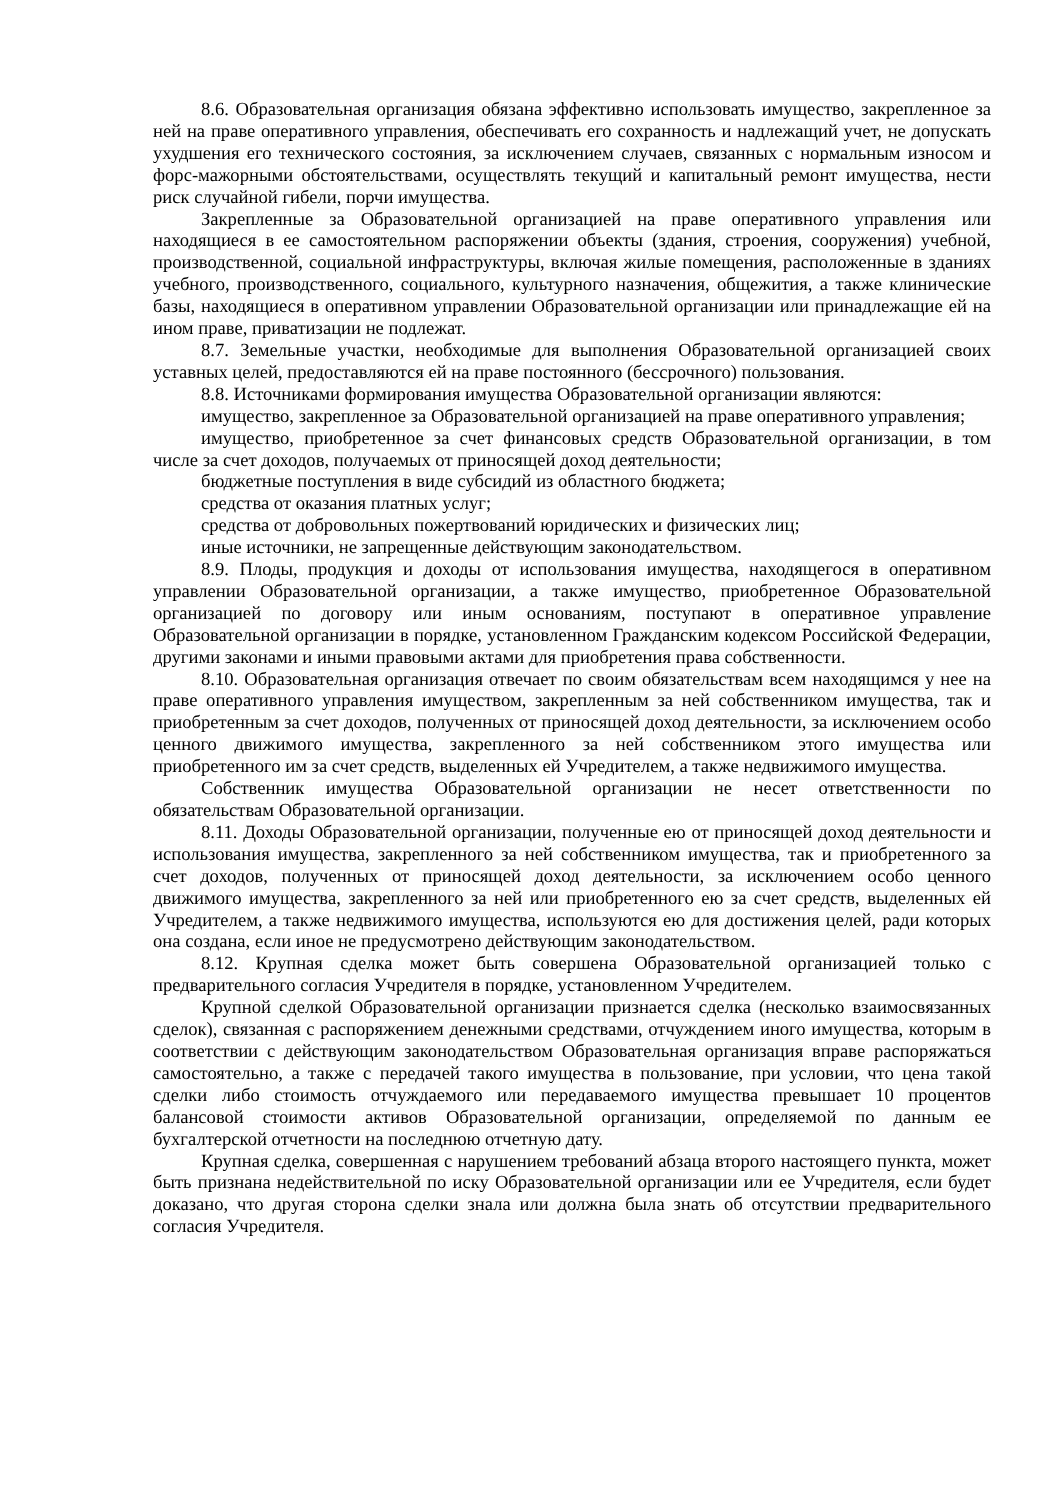8.6. Образовательная организация обязана эффективно использовать имущество, закрепленное за ней на праве оперативного управления, обеспечивать его сохранность и надлежащий учет, не допускать ухудшения его технического состояния, за исключением случаев, связанных с нормальным износом и форс-мажорными обстоятельствами, осуществлять текущий и капитальный ремонт имущества, нести риск случайной гибели, порчи имущества.
Закрепленные за Образовательной организацией на праве оперативного управления или находящиеся в ее самостоятельном распоряжении объекты (здания, строения, сооружения) учебной, производственной, социальной инфраструктуры, включая жилые помещения, расположенные в зданиях учебного, производственного, социального, культурного назначения, общежития, а также клинические базы, находящиеся в оперативном управлении Образовательной организации или принадлежащие ей на ином праве, приватизации не подлежат.
8.7. Земельные участки, необходимые для выполнения Образовательной организацией своих уставных целей, предоставляются ей на праве постоянного (бессрочного) пользования.
8.8. Источниками формирования имущества Образовательной организации являются:
имущество, закрепленное за Образовательной организацией на праве оперативного управления;
имущество, приобретенное за счет финансовых средств Образовательной организации, в том числе за счет доходов, получаемых от приносящей доход деятельности;
бюджетные поступления в виде субсидий из областного бюджета;
средства от оказания платных услуг;
средства от добровольных пожертвований юридических и физических лиц;
иные источники, не запрещенные действующим законодательством.
8.9. Плоды, продукция и доходы от использования имущества, находящегося в оперативном управлении Образовательной организации, а также имущество, приобретенное Образовательной организацией по договору или иным основаниям, поступают в оперативное управление Образовательной организации в порядке, установленном Гражданским кодексом Российской Федерации, другими законами и иными правовыми актами для приобретения права собственности.
8.10. Образовательная организация отвечает по своим обязательствам всем находящимся у нее на праве оперативного управления имуществом, закрепленным за ней собственником имущества, так и приобретенным за счет доходов, полученных от приносящей доход деятельности, за исключением особо ценного движимого имущества, закрепленного за ней собственником этого имущества или приобретенного им за счет средств, выделенных ей Учредителем, а также недвижимого имущества.
Собственник имущества Образовательной организации не несет ответственности по обязательствам Образовательной организации.
8.11. Доходы Образовательной организации, полученные ею от приносящей доход деятельности и использования имущества, закрепленного за ней собственником имущества, так и приобретенного за счет доходов, полученных от приносящей доход деятельности, за исключением особо ценного движимого имущества, закрепленного за ней или приобретенного ею за счет средств, выделенных ей Учредителем, а также недвижимого имущества, используются ею для достижения целей, ради которых она создана, если иное не предусмотрено действующим законодательством.
8.12. Крупная сделка может быть совершена Образовательной организацией только с предварительного согласия Учредителя в порядке, установленном Учредителем.
Крупной сделкой Образовательной организации признается сделка (несколько взаимосвязанных сделок), связанная с распоряжением денежными средствами, отчуждением иного имущества, которым в соответствии с действующим законодательством Образовательная организация вправе распоряжаться самостоятельно, а также с передачей такого имущества в пользование, при условии, что цена такой сделки либо стоимость отчуждаемого или передаваемого имущества превышает 10 процентов балансовой стоимости активов Образовательной организации, определяемой по данным ее бухгалтерской отчетности на последнюю отчетную дату.
Крупная сделка, совершенная с нарушением требований абзаца второго настоящего пункта, может быть признана недействительной по иску Образовательной организации или ее Учредителя, если будет доказано, что другая сторона сделки знала или должна была знать об отсутствии предварительного согласия Учредителя.